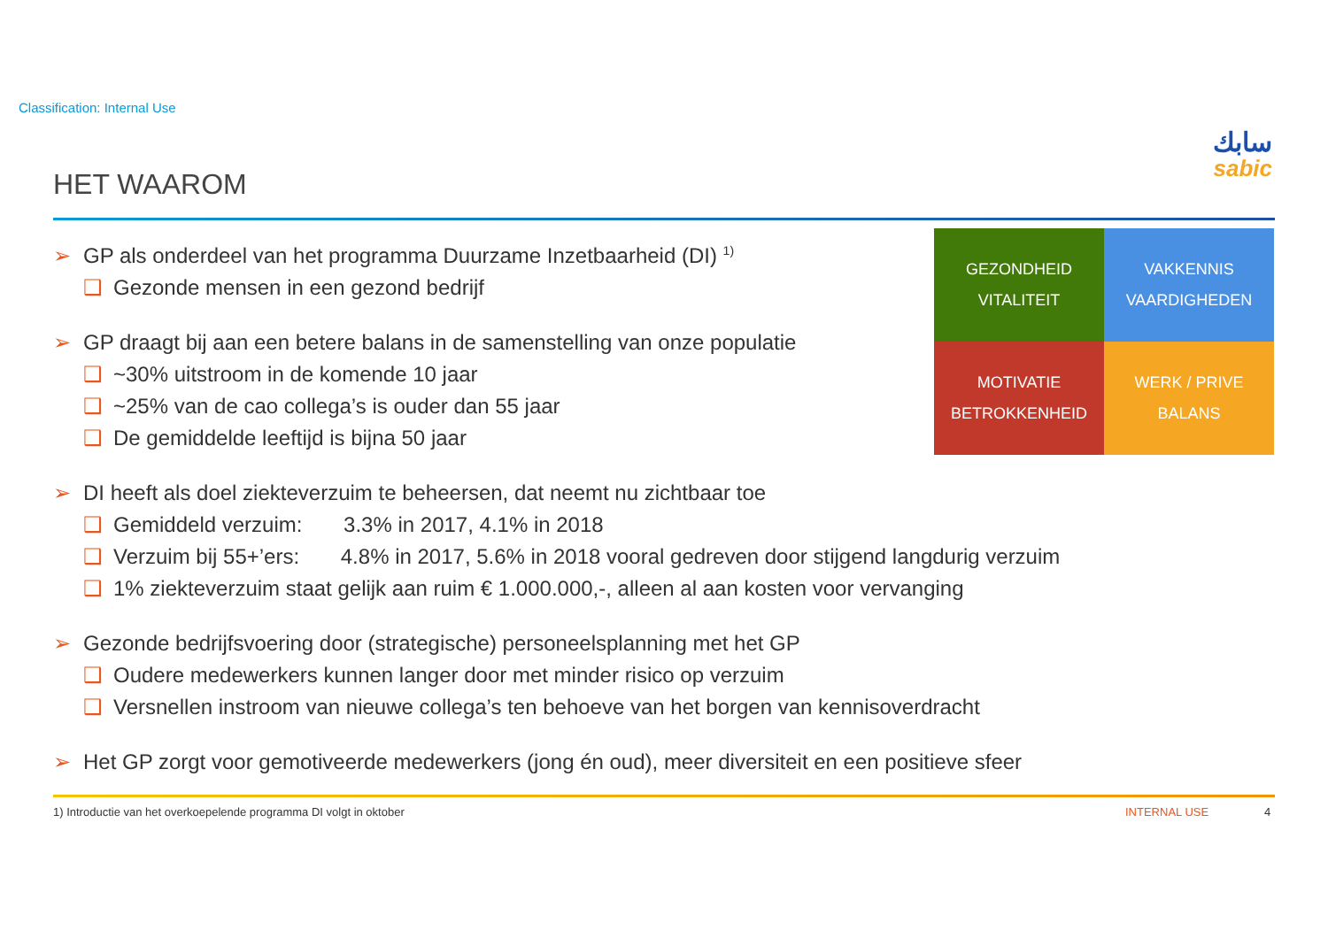Classification: Internal Use
سابك
sabic
HET WAAROM
➢ GP als onderdeel van het programma Duurzame Inzetbaarheid (DI) <sup>1)</sup>
❑ Gezonde mensen in een gezond bedrijf
➢ GP draagt bij aan een betere balans in de samenstelling van onze populatie
❑ ~30% uitstroom in de komende 10 jaar
❑ ~25% van de cao collega’s is ouder dan 55 jaar
❑ De gemiddelde leeftijd is bijna 50 jaar
➢ DI heeft als doel ziekteverzuim te beheersen, dat neemt nu zichtbaar toe
❑ Gemiddeld verzuim: 3.3% in 2017, 4.1% in 2018
❑ Verzuim bij 55+’ers: 4.8% in 2017, 5.6% in 2018 vooral gedreven door stijgend langdurig verzuim
❑ 1% ziekteverzuim staat gelijk aan ruim € 1.000.000,-, alleen al aan kosten voor vervanging
➢ Gezonde bedrijfsvoering door (strategische) personeelsplanning met het GP
❑ Oudere medewerkers kunnen langer door met minder risico op verzuim
❑ Versnellen instroom van nieuwe collega’s ten behoeve van het borgen van kennisoverdracht
➢ Het GP zorgt voor gemotiveerde medewerkers (jong én oud), meer diversiteit en een positieve sfeer
GEZONDHEID
VITALITEIT
VAKKENNIS
VAARDIGHEDEN
MOTIVATIE
BETROKKENHEID
WERK / PRIVE
BALANS
1) Introductie van het overkoepelende programma DI volgt in oktober
INTERNAL USE 4